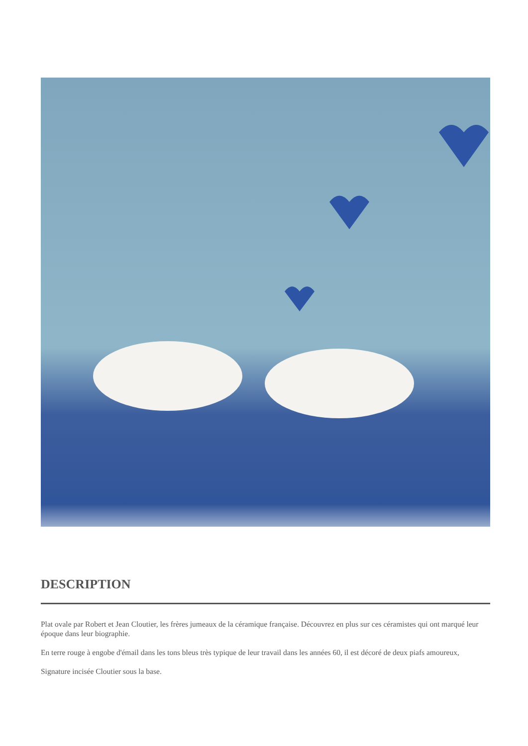DESCRIPTION
Plat ovale par Robert et Jean Cloutier, les frères jumeaux de la céramique française. Découvrez en plus sur ces céramistes qui ont marqué leur époque dans leur biographie.
En terre rouge à engobe d'émail dans les tons bleus très typique de leur travail dans les années 60, il est décoré de deux piafs amoureux,
Signature incisée Cloutier sous la base.